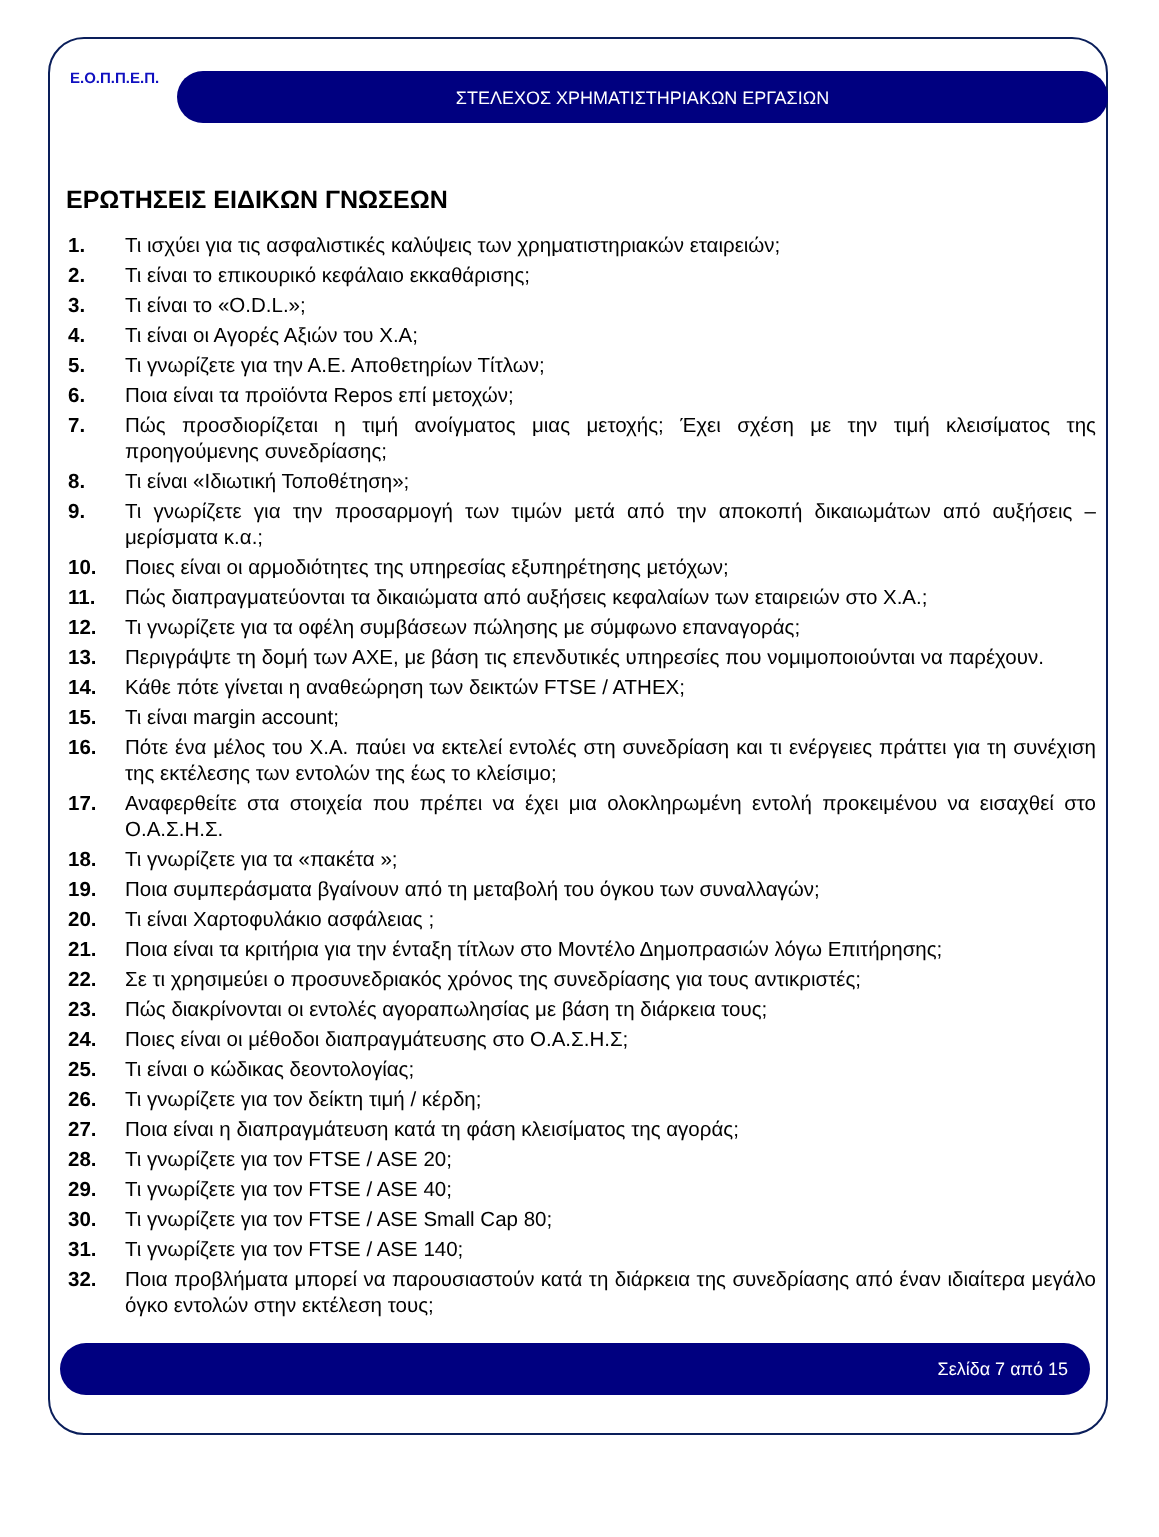Ε.Ο.Π.Π.Ε.Π.
ΣΤΕΛΕΧΟΣ ΧΡΗΜΑΤΙΣΤΗΡΙΑΚΩΝ ΕΡΓΑΣΙΩΝ
ΕΡΩΤΗΣΕΙΣ ΕΙΔΙΚΩΝ ΓΝΩΣΕΩΝ
1. Τι ισχύει για τις ασφαλιστικές καλύψεις των χρηματιστηριακών εταιρειών;
2. Τι είναι το επικουρικό κεφάλαιο εκκαθάρισης;
3. Τι είναι το «O.D.L.»;
4. Τι είναι οι Αγορές Αξιών του Χ.Α;
5. Τι γνωρίζετε για την Α.Ε. Αποθετηρίων Τίτλων;
6. Ποια είναι τα προϊόντα Repos επί μετοχών;
7. Πώς προσδιορίζεται η τιμή ανοίγματος μιας μετοχής; Έχει σχέση με την τιμή κλεισίματος της προηγούμενης συνεδρίασης;
8. Τι είναι «Ιδιωτική Τοποθέτηση»;
9. Τι γνωρίζετε για την προσαρμογή των τιμών μετά από την αποκοπή δικαιωμάτων από αυξήσεις – μερίσματα κ.α.;
10. Ποιες είναι οι αρμοδιότητες της υπηρεσίας εξυπηρέτησης μετόχων;
11. Πώς διαπραγματεύονται τα δικαιώματα από αυξήσεις κεφαλαίων των εταιρειών στο Χ.Α.;
12. Τι γνωρίζετε για τα οφέλη συμβάσεων πώλησης με σύμφωνο επαναγοράς;
13. Περιγράψτε τη δομή των ΑΧΕ, με βάση τις επενδυτικές υπηρεσίες που νομιμοποιούνται να παρέχουν.
14. Κάθε πότε γίνεται η αναθεώρηση των δεικτών FTSE / ATHEX;
15. Τι είναι margin account;
16. Πότε ένα μέλος του Χ.Α. παύει να εκτελεί εντολές στη συνεδρίαση και τι ενέργειες πράττει για τη συνέχιση της εκτέλεσης των εντολών της έως το κλείσιμο;
17. Αναφερθείτε στα στοιχεία που πρέπει να έχει μια ολοκληρωμένη εντολή προκειμένου να εισαχθεί στο Ο.Α.Σ.Η.Σ.
18. Τι γνωρίζετε για τα «πακέτα »;
19. Ποια συμπεράσματα βγαίνουν από τη μεταβολή του όγκου των συναλλαγών;
20. Τι είναι Χαρτοφυλάκιο ασφάλειας ;
21. Ποια είναι τα κριτήρια για την ένταξη τίτλων στο Μοντέλο Δημοπρασιών λόγω Επιτήρησης;
22. Σε τι χρησιμεύει ο προσυνεδριακός χρόνος της συνεδρίασης για τους αντικριστές;
23. Πώς διακρίνονται οι εντολές αγοραπωλησίας με βάση τη διάρκεια τους;
24. Ποιες είναι οι μέθοδοι διαπραγμάτευσης στο Ο.Α.Σ.Η.Σ;
25. Τι είναι ο κώδικας δεοντολογίας;
26. Τι γνωρίζετε για τον δείκτη τιμή / κέρδη;
27. Ποια είναι η διαπραγμάτευση κατά τη φάση κλεισίματος της αγοράς;
28. Τι γνωρίζετε για τον FTSE / ASE 20;
29. Τι γνωρίζετε για τον FTSE / ASE 40;
30. Τι γνωρίζετε για τον FTSE / ASE Small Cap 80;
31. Τι γνωρίζετε για τον FTSE / ASE 140;
32. Ποια προβλήματα μπορεί να παρουσιαστούν κατά τη διάρκεια της συνεδρίασης από έναν ιδιαίτερα μεγάλο όγκο εντολών στην εκτέλεση τους;
Σελίδα 7 από 15